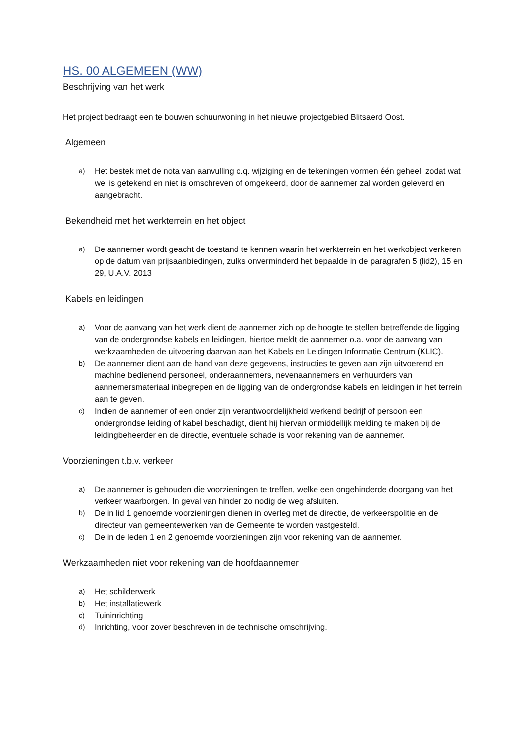HS. 00 ALGEMEEN (WW)
Beschrijving van het werk
Het project bedraagt een te bouwen schuurwoning in het nieuwe projectgebied Blitsaerd Oost.
Algemeen
a)
Het bestek met de nota van aanvulling c.q. wijziging en de tekeningen vormen één geheel, zodat wat wel is getekend en niet is omschreven of omgekeerd, door de aannemer zal worden geleverd en aangebracht.
Bekendheid met het werkterrein en het object
a)
De aannemer wordt geacht de toestand te kennen waarin het werkterrein en het werkobject verkeren op de datum van prijsaanbiedingen, zulks onverminderd het bepaalde in de paragrafen 5 (lid2), 15 en 29, U.A.V. 2013
Kabels en leidingen
a)
Voor de aanvang van het werk dient de aannemer zich op de hoogte te stellen betreffende de ligging van de ondergrondse kabels en leidingen, hiertoe meldt de aannemer o.a. voor de aanvang van werkzaamheden de uitvoering daarvan aan het Kabels en Leidingen Informatie Centrum (KLIC).
b)
De aannemer dient aan de hand van deze gegevens, instructies te geven aan zijn uitvoerend en machine bedienend personeel, onderaannemers, nevenaannemers en verhuurders van aannemersmateriaal inbegrepen en de ligging van de ondergrondse kabels en leidingen in het terrein aan te geven.
c)
Indien de aannemer of een onder zijn verantwoordelijkheid werkend bedrijf of persoon een ondergrondse leiding of kabel beschadigt, dient hij hiervan onmiddellijk melding te maken bij de leidingbeheerder en de directie, eventuele schade is voor rekening van de aannemer.
Voorzieningen t.b.v. verkeer
a)
De aannemer is gehouden die voorzieningen te treffen, welke een ongehinderde doorgang van het verkeer waarborgen. In geval van hinder zo nodig de weg afsluiten.
b)
De in lid 1 genoemde voorzieningen dienen in overleg met de directie, de verkeerspolitie en de directeur van gemeentewerken van de Gemeente te worden vastgesteld.
c)
De in de leden 1 en 2 genoemde voorzieningen zijn voor rekening van de aannemer.
Werkzaamheden niet voor rekening van de hoofdaannemer
a)
Het schilderwerk
b)
Het installatiewerk
c)
Tuininrichting
d)
Inrichting, voor zover beschreven in de technische omschrijving.